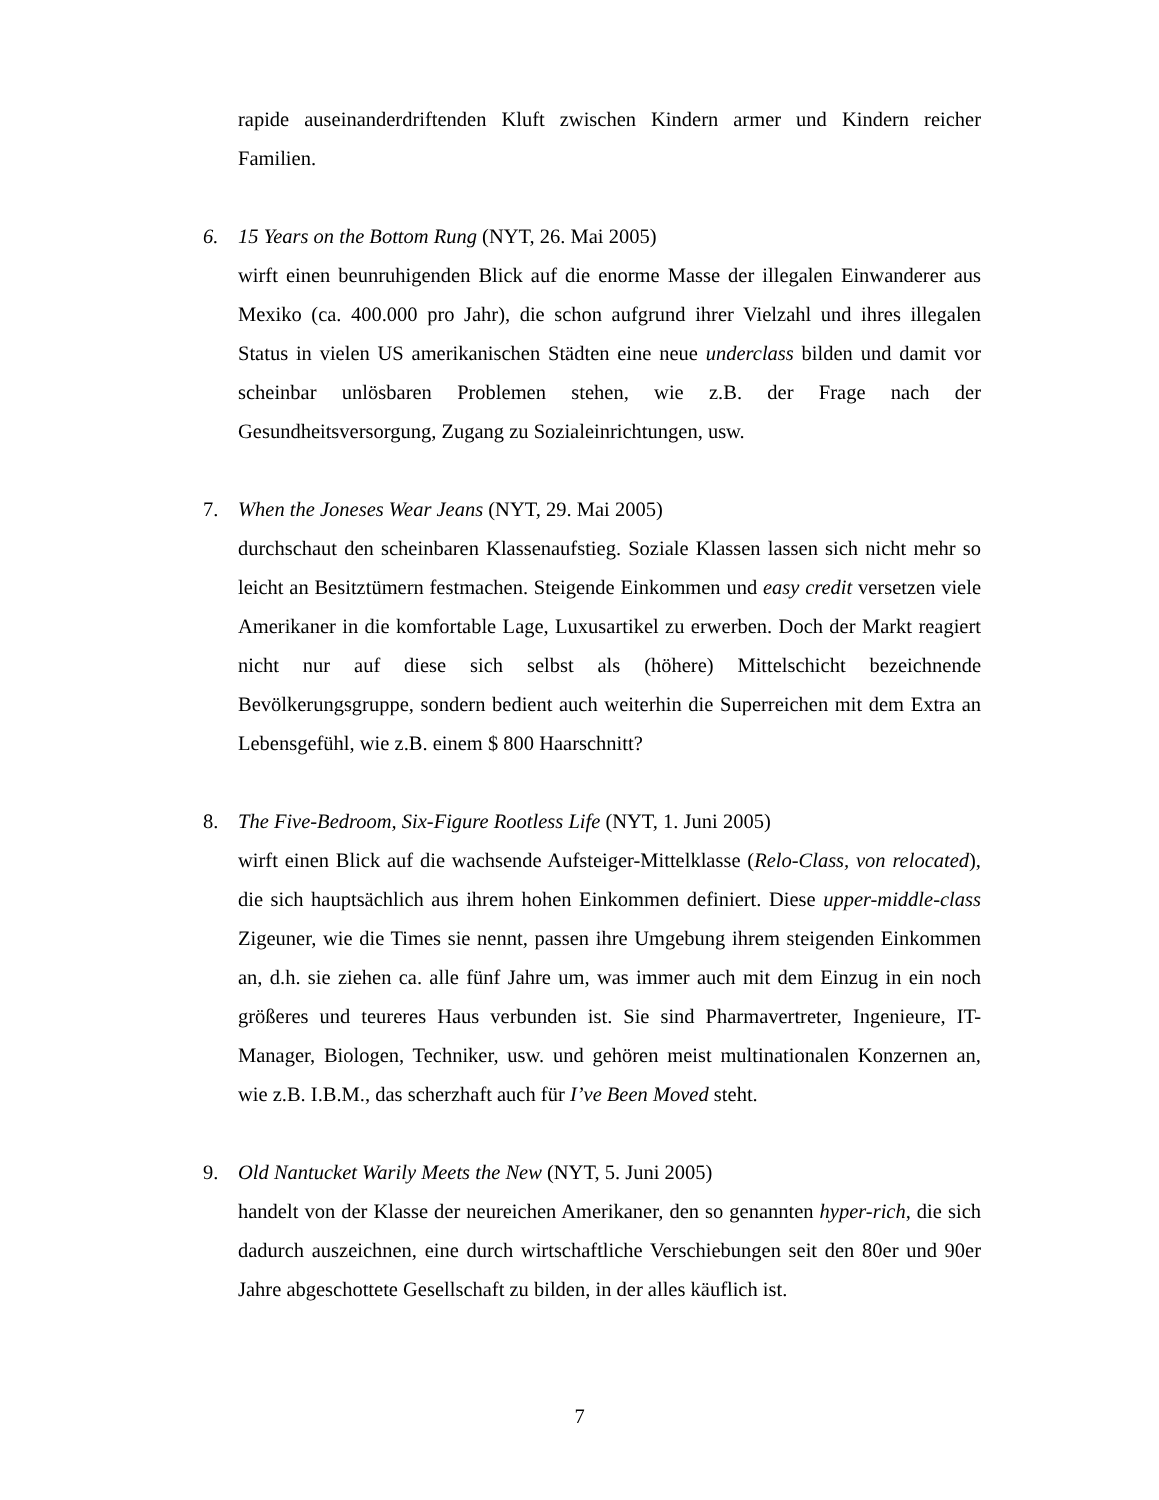rapide auseinanderdriftenden Kluft zwischen Kindern armer und Kindern reicher Familien.
6. 15 Years on the Bottom Rung (NYT, 26. Mai 2005)
wirft einen beunruhigenden Blick auf die enorme Masse der illegalen Einwanderer aus Mexiko (ca. 400.000 pro Jahr), die schon aufgrund ihrer Vielzahl und ihres illegalen Status in vielen US amerikanischen Städten eine neue underclass bilden und damit vor scheinbar unlösbaren Problemen stehen, wie z.B. der Frage nach der Gesundheitsversorgung, Zugang zu Sozialeinrichtungen, usw.
7. When the Joneses Wear Jeans (NYT, 29. Mai 2005)
durchschaut den scheinbaren Klassenaufstieg. Soziale Klassen lassen sich nicht mehr so leicht an Besitztümern festmachen. Steigende Einkommen und easy credit versetzen viele Amerikaner in die komfortable Lage, Luxusartikel zu erwerben. Doch der Markt reagiert nicht nur auf diese sich selbst als (höhere) Mittelschicht bezeichnende Bevölkerungsgruppe, sondern bedient auch weiterhin die Superreichen mit dem Extra an Lebensgefühl, wie z.B. einem $ 800 Haarschnitt?
8. The Five-Bedroom, Six-Figure Rootless Life (NYT, 1. Juni 2005)
wirft einen Blick auf die wachsende Aufsteiger-Mittelklasse (Relo-Class, von relocated), die sich hauptsächlich aus ihrem hohen Einkommen definiert. Diese upper-middle-class Zigeuner, wie die Times sie nennt, passen ihre Umgebung ihrem steigenden Einkommen an, d.h. sie ziehen ca. alle fünf Jahre um, was immer auch mit dem Einzug in ein noch größeres und teureres Haus verbunden ist. Sie sind Pharmavertreter, Ingenieure, IT-Manager, Biologen, Techniker, usw. und gehören meist multinationalen Konzernen an, wie z.B. I.B.M., das scherzhaft auch für I’ve Been Moved steht.
9. Old Nantucket Warily Meets the New (NYT, 5. Juni 2005)
handelt von der Klasse der neureichen Amerikaner, den so genannten hyper-rich, die sich dadurch auszeichnen, eine durch wirtschaftliche Verschiebungen seit den 80er und 90er Jahre abgeschottete Gesellschaft zu bilden, in der alles käuflich ist.
7